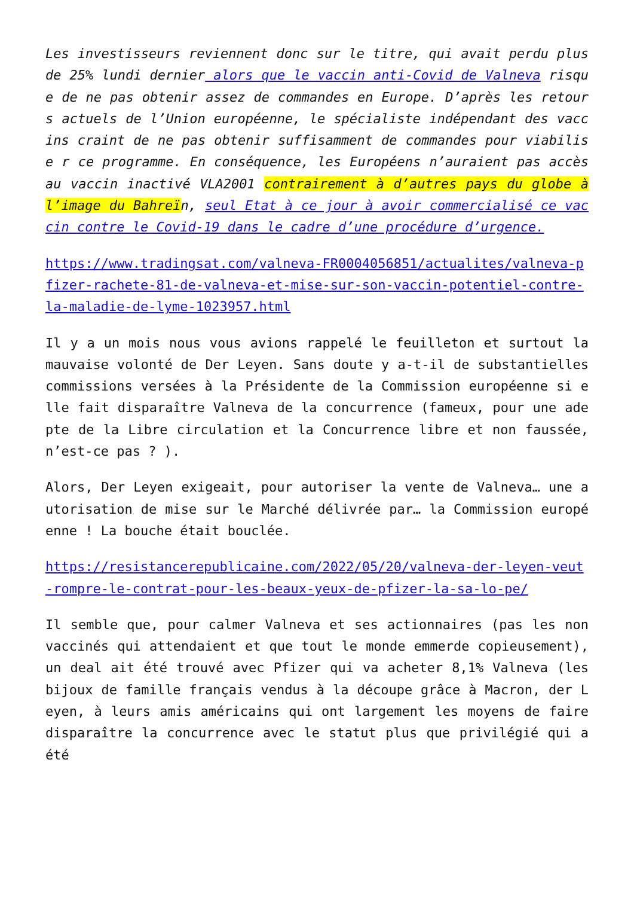Les investisseurs reviennent donc sur le titre, qui avait perdu plus de 25% lundi dernier alors que le vaccin anti-Covid de Valneva risque de ne pas obtenir assez de commandes en Europe. D’après les retours actuels de l’Union européenne, le spécialiste indépendant des vaccins craint de ne pas obtenir suffisamment de commandes pour viabilise r ce programme. En conséquence, les Européens n’auraient pas accès au vaccin inactivé VLA2001 contrairement à d’autres pays du globe à l’image du Bahreïn, seul Etat à ce jour à avoir commercialisé ce vaccin contre le Covid-19 dans le cadre d’une procédure d’urgence.
https://www.tradingsat.com/valneva-FR0004056851/actualites/valneva-pfizer-rachete-81-de-valneva-et-mise-sur-son-vaccin-potentiel-contre-la-maladie-de-lyme-1023957.html
Il y a un mois nous vous avions rappelé le feuilleton et surtout la mauvaise volonté de Der Leyen. Sans doute y a-t-il de substantielles commissions versées à la Présidente de la Commission européenne si elle fait disparaître Valneva de la concurrence (fameux, pour une adepte de la Libre circulation et la Concurrence libre et non faussée, n’est-ce pas ? ).
Alors, Der Leyen exigeait, pour autoriser la vente de Valneva… une autorisation de mise sur le Marché délivrée par… la Commission européenne ! La bouche était bouclée.
https://resistancerepublicaine.com/2022/05/20/valneva-der-leyen-veut-rompre-le-contrat-pour-les-beaux-yeux-de-pfizer-la-sa-lo-pe/
Il semble que, pour calmer Valneva et ses actionnaires (pas les non vaccinés qui attendaient et que tout le monde emmerde copieusement), un deal ait été trouvé avec Pfizer qui va acheter 8,1% Valneva (les bijoux de famille français vendus à la découpe grâce à Macron, der Leyen, à leurs amis américains qui ont largement les moyens de faire disparaître la concurrence avec le statut plus que privilégié qui a été